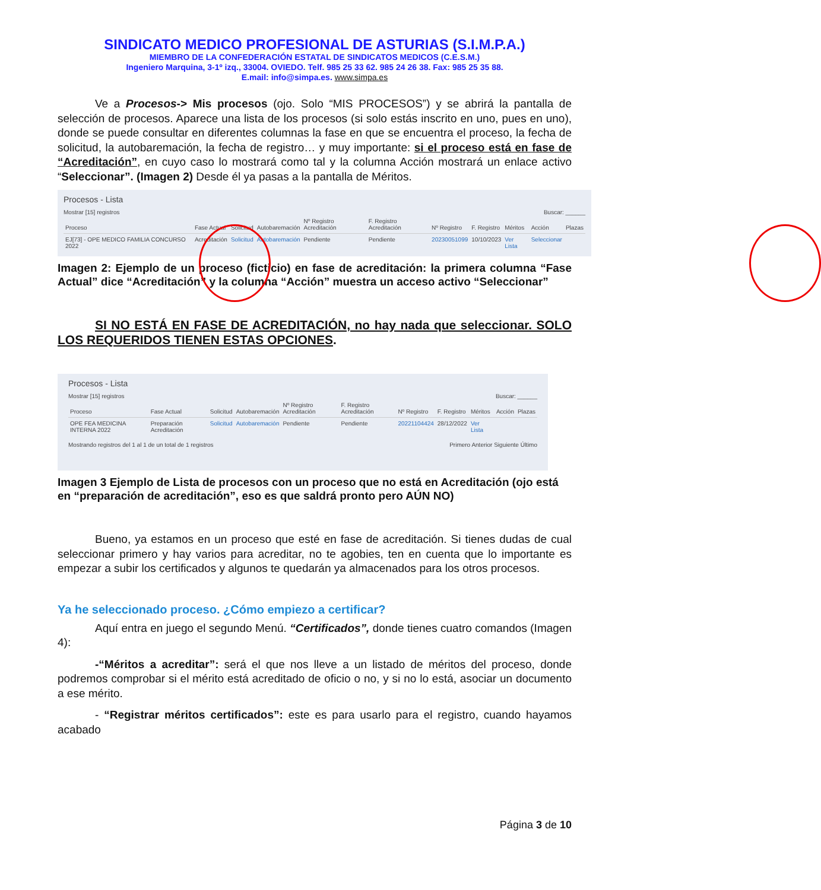SINDICATO MEDICO PROFESIONAL DE ASTURIAS (S.I.M.P.A.)
MIEMBRO DE LA CONFEDERACIÓN ESTATAL DE SINDICATOS MEDICOS (C.E.S.M.)
Ingeniero Marquina, 3-1º izq., 33004. OVIEDO. Telf. 985 25 33 62. 985 24 26 38. Fax: 985 25 35 88.
E.mail: info@simpa.es. www.simpa.es
Ve a Procesos-> Mis procesos (ojo. Solo “MIS PROCESOS”) y se abrirá la pantalla de selección de procesos. Aparece una lista de los procesos (si solo estás inscrito en uno, pues en uno), donde se puede consultar en diferentes columnas la fase en que se encuentra el proceso, la fecha de solicitud, la autobaremación, la fecha de registro… y muy importante: si el proceso está en fase de “Acreditación”, en cuyo caso lo mostrará como tal y la columna Acción mostrará un enlace activo “Seleccionar”. (Imagen 2) Desde él ya pasas a la pantalla de Méritos.
Procesos - Lista
Mostrar [15] registros Buscar: ______
| Proceso | Fase Actual | Solicitud | Autobaremación | Nº Registro Acreditación | F. Registro Acreditación | Nº Registro | F. Registro | Méritos | Acción | Plazas |
| --- | --- | --- | --- | --- | --- | --- | --- | --- | --- | --- |
| EJ[73] - OPE MEDICO FAMILIA CONCURSO 2022 | Acreditación | Solicitud | Autobaremación | Pendiente | Pendiente | 20230051099 | 10/10/2023 | Ver Lista | Seleccionar | |
Imagen 2: Ejemplo de un proceso (ficticio) en fase de acreditación: la primera columna “Fase Actual” dice “Acreditación” y la columna “Acción” muestra un acceso activo “Seleccionar”
SI NO ESTÁ EN FASE DE ACREDITACIÓN, no hay nada que seleccionar. SOLO LOS REQUERIDOS TIENEN ESTAS OPCIONES.
Procesos - Lista
Mostrar [15] registros Buscar: ______
| Proceso | Fase Actual | Solicitud | Autobaremación | Nº Registro Acreditación | F. Registro Acreditación | Nº Registro | F. Registro | Méritos | Acción | Plazas |
| --- | --- | --- | --- | --- | --- | --- | --- | --- | --- | --- |
| OPE FEA MEDICINA INTERNA 2022 | Preparación Acreditación | Solicitud | Autobaremación | Pendiente | Pendiente | 20221104424 | 28/12/2022 | Ver Lista | | |
Mostrando registros del 1 al 1 de un total de 1 registros Primero Anterior Siguiente Último
Imagen 3 Ejemplo de Lista de procesos con un proceso que no está en Acreditación (ojo está en “preparación de acreditación”, eso es que saldrá pronto pero AÚN NO)
Bueno, ya estamos en un proceso que esté en fase de acreditación. Si tienes dudas de cual seleccionar primero y hay varios para acreditar, no te agobies, ten en cuenta que lo importante es empezar a subir los certificados y algunos te quedarán ya almacenados para los otros procesos.
Ya he seleccionado proceso. ¿Cómo empiezo a certificar?
Aquí entra en juego el segundo Menú. “Certificados”, donde tienes cuatro comandos (Imagen 4):
-“Méritos a acreditar”: será el que nos lleve a un listado de méritos del proceso, donde podremos comprobar si el mérito está acreditado de oficio o no, y si no lo está, asociar un documento a ese mérito.
- “Registrar méritos certificados”: este es para usarlo para el registro, cuando hayamos acabado
Página 3 de 10